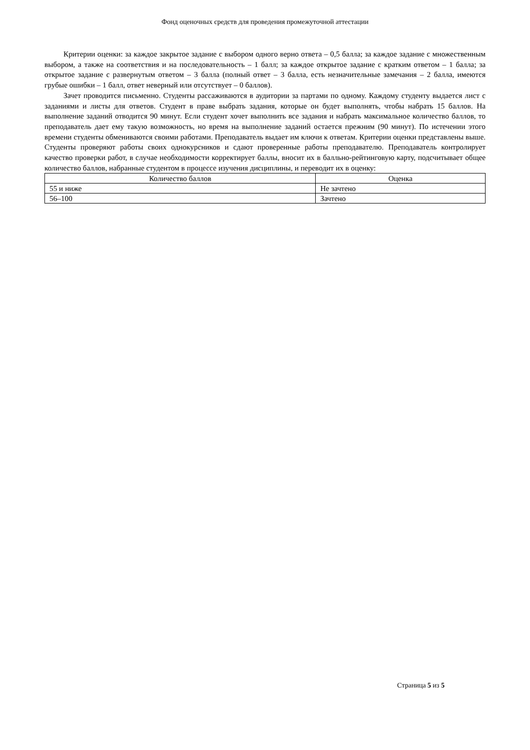Фонд оценочных средств для проведения промежуточной аттестации
Критерии оценки: за каждое закрытое задание с выбором одного верно ответа – 0,5 балла; за каждое задание с множественным выбором, а также на соответствия и на последовательность – 1 балл; за каждое открытое задание с кратким ответом – 1 балла; за открытое задание с развернутым ответом – 3 балла (полный ответ – 3 балла, есть незначительные замечания – 2 балла, имеются грубые ошибки – 1 балл, ответ неверный или отсутствует – 0 баллов).
Зачет проводится письменно. Студенты рассаживаются в аудитории за партами по одному. Каждому студенту выдается лист с заданиями и листы для ответов. Студент в праве выбрать задания, которые он будет выполнять, чтобы набрать 15 баллов. На выполнение заданий отводится 90 минут. Если студент хочет выполнить все задания и набрать максимальное количество баллов, то преподаватель дает ему такую возможность, но время на выполнение заданий остается прежним (90 минут). По истечении этого времени студенты обмениваются своими работами. Преподаватель выдает им ключи к ответам. Критерии оценки представлены выше. Студенты проверяют работы своих однокурсников и сдают проверенные работы преподавателю. Преподаватель контролирует качество проверки работ, в случае необходимости корректирует баллы, вносит их в балльно-рейтинговую карту, подсчитывает общее количество баллов, набранные студентом в процессе изучения дисциплины, и переводит их в оценку:
| Количество баллов | Оценка |
| --- | --- |
| 55 и ниже | Не зачтено |
| 56–100 | Зачтено |
Страница 5 из 5